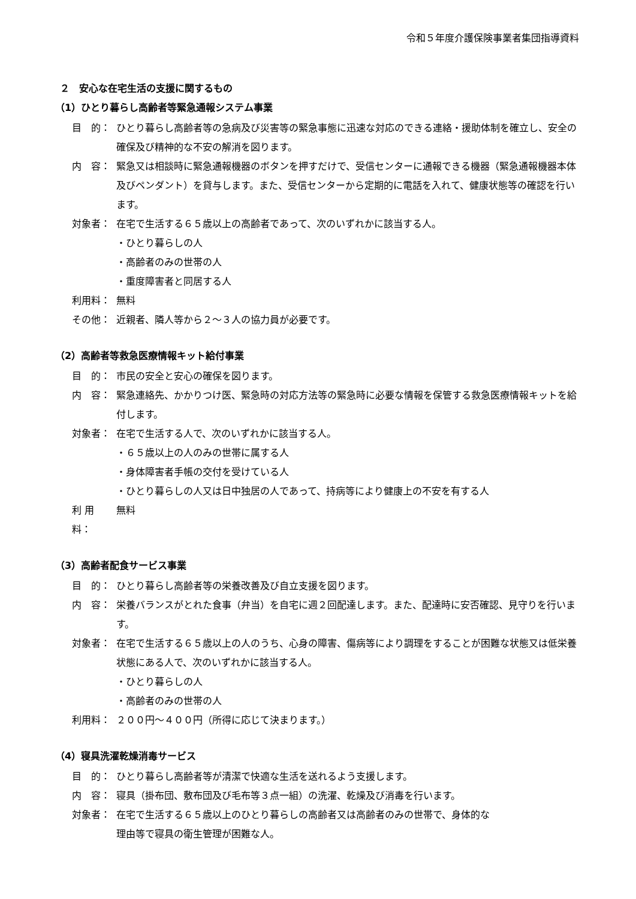令和５年度介護保険事業者集団指導資料
２　安心な在宅生活の支援に関するもの
（1）ひとり暮らし高齢者等緊急通報システム事業
目　的： ひとり暮らし高齢者等の急病及び災害等の緊急事態に迅速な対応のできる連絡・援助体制を確立し、安全の確保及び精神的な不安の解消を図ります。
内　容： 緊急又は相談時に緊急通報機器のボタンを押すだけで、受信センターに通報できる機器（緊急通報機器本体及びペンダント）を貸与します。また、受信センターから定期的に電話を入れて、健康状態等の確認を行います。
対象者： 在宅で生活する６５歳以上の高齢者であって、次のいずれかに該当する人。
・ひとり暮らしの人
・高齢者のみの世帯の人
・重度障害者と同居する人
利用料： 無料
その他： 近親者、隣人等から２～３人の協力員が必要です。
（2）高齢者等救急医療情報キット給付事業
目　的： 市民の安全と安心の確保を図ります。
内　容： 緊急連絡先、かかりつけ医、緊急時の対応方法等の緊急時に必要な情報を保管する救急医療情報キットを給付します。
対象者： 在宅で生活する人で、次のいずれかに該当する人。
・６５歳以上の人のみの世帯に属する人
・身体障害者手帳の交付を受けている人
・ひとり暮らしの人又は日中独居の人であって、持病等により健康上の不安を有する人
利 用 料：
無料
（3）高齢者配食サービス事業
目　的： ひとり暮らし高齢者等の栄養改善及び自立支援を図ります。
内　容： 栄養バランスがとれた食事（弁当）を自宅に週２回配達します。また、配達時に安否確認、見守りを行います。
対象者： 在宅で生活する６５歳以上の人のうち、心身の障害、傷病等により調理をすることが困難な状態又は低栄養状態にある人で、次のいずれかに該当する人。
・ひとり暮らしの人
・高齢者のみの世帯の人
利用料： ２００円～４００円（所得に応じて決まります。）
（4）寝具洗濯乾燥消毒サービス
目　的： ひとり暮らし高齢者等が清潔で快適な生活を送れるよう支援します。
内　容： 寝具（掛布団、敷布団及び毛布等３点一組）の洗濯、乾燥及び消毒を行います。
対象者： 在宅で生活する６５歳以上のひとり暮らしの高齢者又は高齢者のみの世帯で、身体的な
理由等で寝具の衛生管理が困難な人。